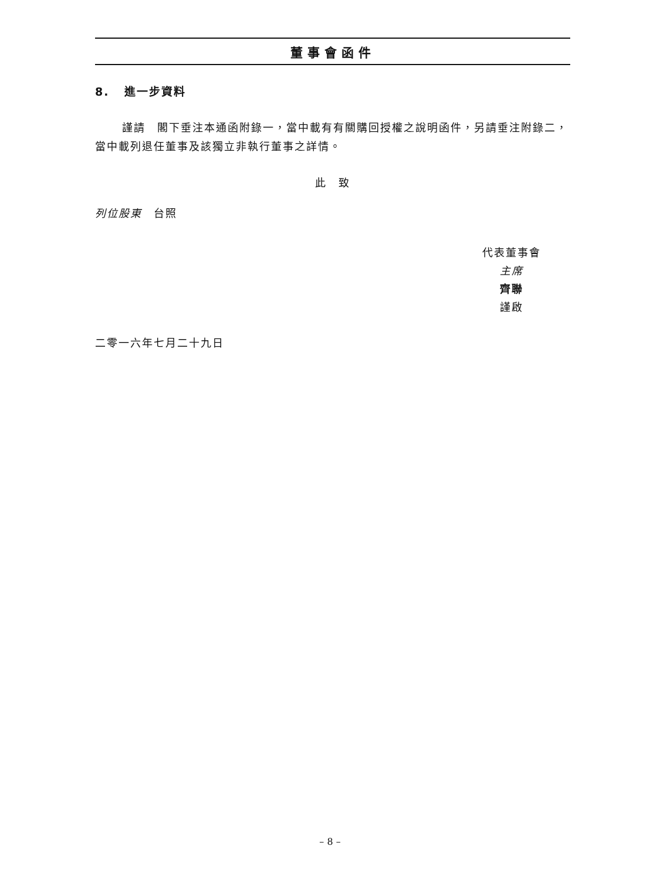董事會函件
8. 進一步資料
謹請　閣下垂注本通函附錄一，當中載有有關購回授權之說明函件，另請垂注附錄二，當中載列退任董事及該獨立非執行董事之詳情。
此　致
列位股東　台照
代表董事會
主席
齊聯
謹啟
二零一六年七月二十九日
– 8 –